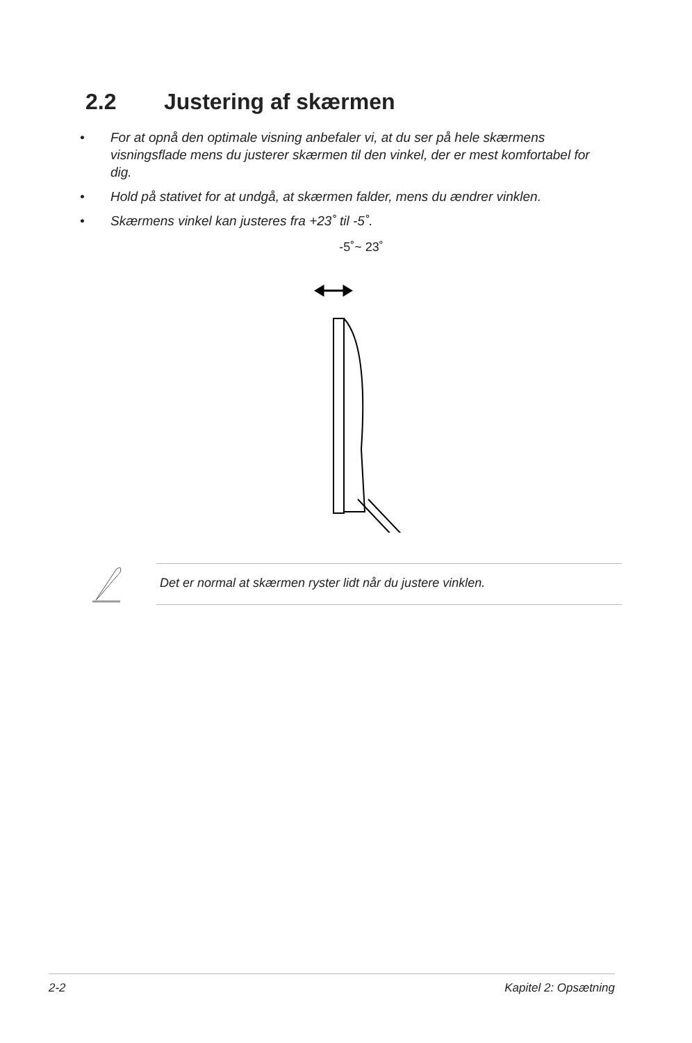2.2 Justering af skærmen
• For at opnå den optimale visning anbefaler vi, at du ser på hele skærmens visningsflade mens du justerer skærmen til den vinkel, der er mest komfortabel for dig.
• Hold på stativet for at undgå, at skærmen falder, mens du ændrer vinklen.
• Skærmens vinkel kan justeres fra +23˚ til -5˚.
-5˚~ 23˚
Det er normal at skærmen ryster lidt når du justere vinklen.
2-2 Kapitel 2: Opsætning